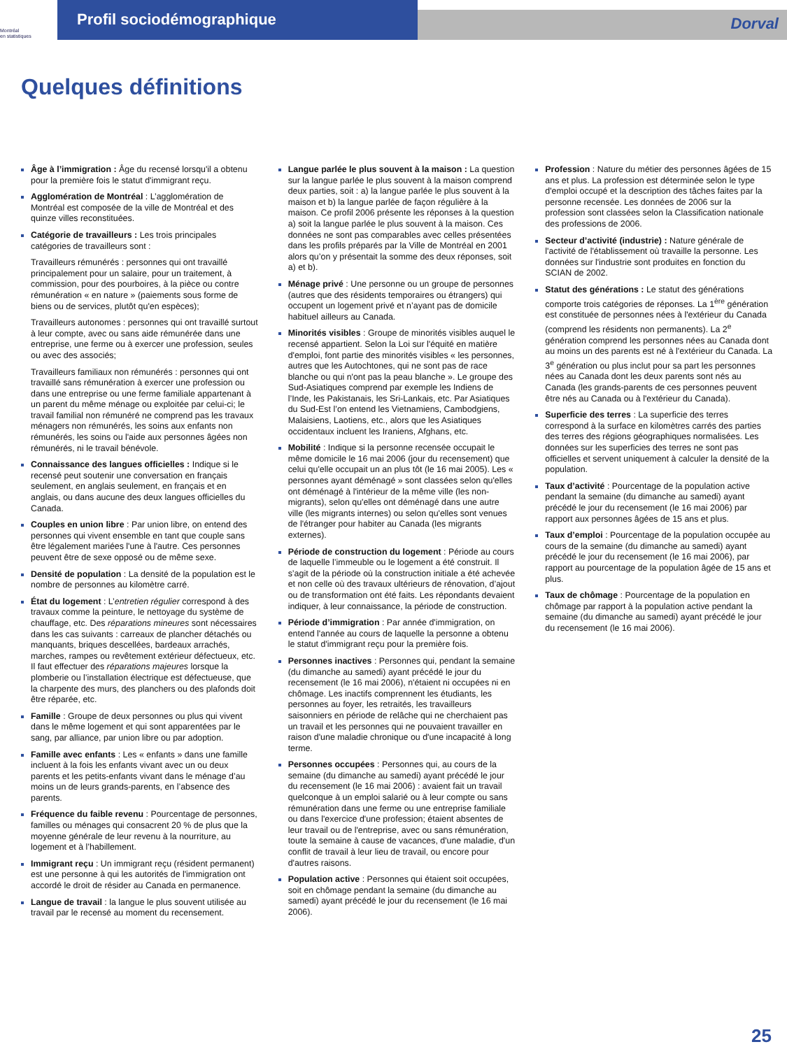Montréal
en statistiques
Profil sociodémographique
Dorval
Quelques définitions
Âge à l’immigration : Âge du recensé lorsqu'il a obtenu pour la première fois le statut d'immigrant reçu.
Agglomération de Montréal : L’agglomération de Montréal est composée de la ville de Montréal et des quinze villes reconstituées.
Catégorie de travailleurs : Les trois principales catégories de travailleurs sont :
Travailleurs rémunérés : personnes qui ont travaillé principalement pour un salaire, pour un traitement, à commission, pour des pourboires, à la pièce ou contre rémunération « en nature » (paiements sous forme de biens ou de services, plutôt qu'en espèces);
Travailleurs autonomes : personnes qui ont travaillé surtout à leur compte, avec ou sans aide rémunérée dans une entreprise, une ferme ou à exercer une profession, seules ou avec des associés;
Travailleurs familiaux non rémunérés : personnes qui ont travaillé sans rémunération à exercer une profession ou dans une entreprise ou une ferme familiale appartenant à un parent du même ménage ou exploitée par celui-ci; le travail familial non rémunéré ne comprend pas les travaux ménagers non rémunérés, les soins aux enfants non rémunérés, les soins ou l'aide aux personnes âgées non rémunérés, ni le travail bénévole.
Connaissance des langues officielles : Indique si le recensé peut soutenir une conversation en français seulement, en anglais seulement, en français et en anglais, ou dans aucune des deux langues officielles du Canada.
Couples en union libre : Par union libre, on entend des personnes qui vivent ensemble en tant que couple sans être légalement mariées l'une à l'autre. Ces personnes peuvent être de sexe opposé ou de même sexe.
Densité de population : La densité de la population est le nombre de personnes au kilomètre carré.
État du logement : L’entretien régulier correspond à des travaux comme la peinture, le nettoyage du système de chauffage, etc. Des réparations mineures sont nécessaires dans les cas suivants : carreaux de plancher détachés ou manquants, briques descellées, bardeaux arrachés, marches, rampes ou revêtement extérieur défectueux, etc. Il faut effectuer des réparations majeures lorsque la plomberie ou l’installation électrique est défectueuse, que la charpente des murs, des planchers ou des plafonds doit être réparée, etc.
Famille : Groupe de deux personnes ou plus qui vivent dans le même logement et qui sont apparentées par le sang, par alliance, par union libre ou par adoption.
Famille avec enfants : Les « enfants » dans une famille incluent à la fois les enfants vivant avec un ou deux parents et les petits-enfants vivant dans le ménage d’au moins un de leurs grands-parents, en l’absence des parents.
Fréquence du faible revenu : Pourcentage de personnes, familles ou ménages qui consacrent 20 % de plus que la moyenne générale de leur revenu à la nourriture, au logement et à l’habillement.
Immigrant reçu : Un immigrant reçu (résident permanent) est une personne à qui les autorités de l'immigration ont accordé le droit de résider au Canada en permanence.
Langue de travail : la langue le plus souvent utilisée au travail par le recensé au moment du recensement.
Langue parlée le plus souvent à la maison : La question sur la langue parlée le plus souvent à la maison comprend deux parties, soit : a) la langue parlée le plus souvent à la maison et b) la langue parlée de façon régulière à la maison. Ce profil 2006 présente les réponses à la question a) soit la langue parlée le plus souvent à la maison. Ces données ne sont pas comparables avec celles présentées dans les profils préparés par la Ville de Montréal en 2001 alors qu’on y présentait la somme des deux réponses, soit a) et b).
Ménage privé : Une personne ou un groupe de personnes (autres que des résidents temporaires ou étrangers) qui occupent un logement privé et n’ayant pas de domicile habituel ailleurs au Canada.
Minorités visibles : Groupe de minorités visibles auquel le recensé appartient. Selon la Loi sur l'équité en matière d'emploi, font partie des minorités visibles « les personnes, autres que les Autochtones, qui ne sont pas de race blanche ou qui n'ont pas la peau blanche ». Le groupe des Sud-Asiatiques comprend par exemple les Indiens de l’Inde, les Pakistanais, les Sri-Lankais, etc. Par Asiatiques du Sud-Est l’on entend les Vietnamiens, Cambodgiens, Malaisiens, Laotiens, etc., alors que les Asiatiques occidentaux incluent les Iraniens, Afghans, etc.
Mobilité : Indique si la personne recensée occupait le même domicile le 16 mai 2006 (jour du recensement) que celui qu'elle occupait un an plus tôt (le 16 mai 2005). Les « personnes ayant déménagé » sont classées selon qu'elles ont déménagé à l'intérieur de la même ville (les non-migrants), selon qu'elles ont déménagé dans une autre ville (les migrants internes) ou selon qu'elles sont venues de l'étranger pour habiter au Canada (les migrants externes).
Période de construction du logement : Période au cours de laquelle l’immeuble ou le logement a été construit. Il s’agit de la période où la construction initiale a été achevée et non celle où des travaux ultérieurs de rénovation, d’ajout ou de transformation ont été faits. Les répondants devaient indiquer, à leur connaissance, la période de construction.
Période d’immigration : Par année d'immigration, on entend l'année au cours de laquelle la personne a obtenu le statut d'immigrant reçu pour la première fois.
Personnes inactives : Personnes qui, pendant la semaine (du dimanche au samedi) ayant précédé le jour du recensement (le 16 mai 2006), n'étaient ni occupées ni en chômage. Les inactifs comprennent les étudiants, les personnes au foyer, les retraités, les travailleurs saisonniers en période de relâche qui ne cherchaient pas un travail et les personnes qui ne pouvaient travailler en raison d'une maladie chronique ou d'une incapacité à long terme.
Personnes occupées : Personnes qui, au cours de la semaine (du dimanche au samedi) ayant précédé le jour du recensement (le 16 mai 2006) : avaient fait un travail quelconque à un emploi salarié ou à leur compte ou sans rémunération dans une ferme ou une entreprise familiale ou dans l'exercice d'une profession; étaient absentes de leur travail ou de l'entreprise, avec ou sans rémunération, toute la semaine à cause de vacances, d'une maladie, d'un conflit de travail à leur lieu de travail, ou encore pour d'autres raisons.
Population active : Personnes qui étaient soit occupées, soit en chômage pendant la semaine (du dimanche au samedi) ayant précédé le jour du recensement (le 16 mai 2006).
Profession : Nature du métier des personnes âgées de 15 ans et plus. La profession est déterminée selon le type d'emploi occupé et la description des tâches faites par la personne recensée. Les données de 2006 sur la profession sont classées selon la Classification nationale des professions de 2006.
Secteur d’activité (industrie) : Nature générale de l'activité de l'établissement où travaille la personne. Les données sur l'industrie sont produites en fonction du SCIAN de 2002.
Statut des générations : Le statut des générations comporte trois catégories de réponses. La 1<sup>ère</sup> génération est constituée de personnes nées à l'extérieur du Canada (comprend les résidents non permanents). La 2<sup>e</sup> génération comprend les personnes nées au Canada dont au moins un des parents est né à l'extérieur du Canada. La 3<sup>e</sup> génération ou plus inclut pour sa part les personnes nées au Canada dont les deux parents sont nés au Canada (les grands-parents de ces personnes peuvent être nés au Canada ou à l'extérieur du Canada).
Superficie des terres : La superficie des terres correspond à la surface en kilomètres carrés des parties des terres des régions géographiques normalisées. Les données sur les superficies des terres ne sont pas officielles et servent uniquement à calculer la densité de la population.
Taux d’activité : Pourcentage de la population active pendant la semaine (du dimanche au samedi) ayant précédé le jour du recensement (le 16 mai 2006) par rapport aux personnes âgées de 15 ans et plus.
Taux d’emploi : Pourcentage de la population occupée au cours de la semaine (du dimanche au samedi) ayant précédé le jour du recensement (le 16 mai 2006), par rapport au pourcentage de la population âgée de 15 ans et plus.
Taux de chômage : Pourcentage de la population en chômage par rapport à la population active pendant la semaine (du dimanche au samedi) ayant précédé le jour du recensement (le 16 mai 2006).
25